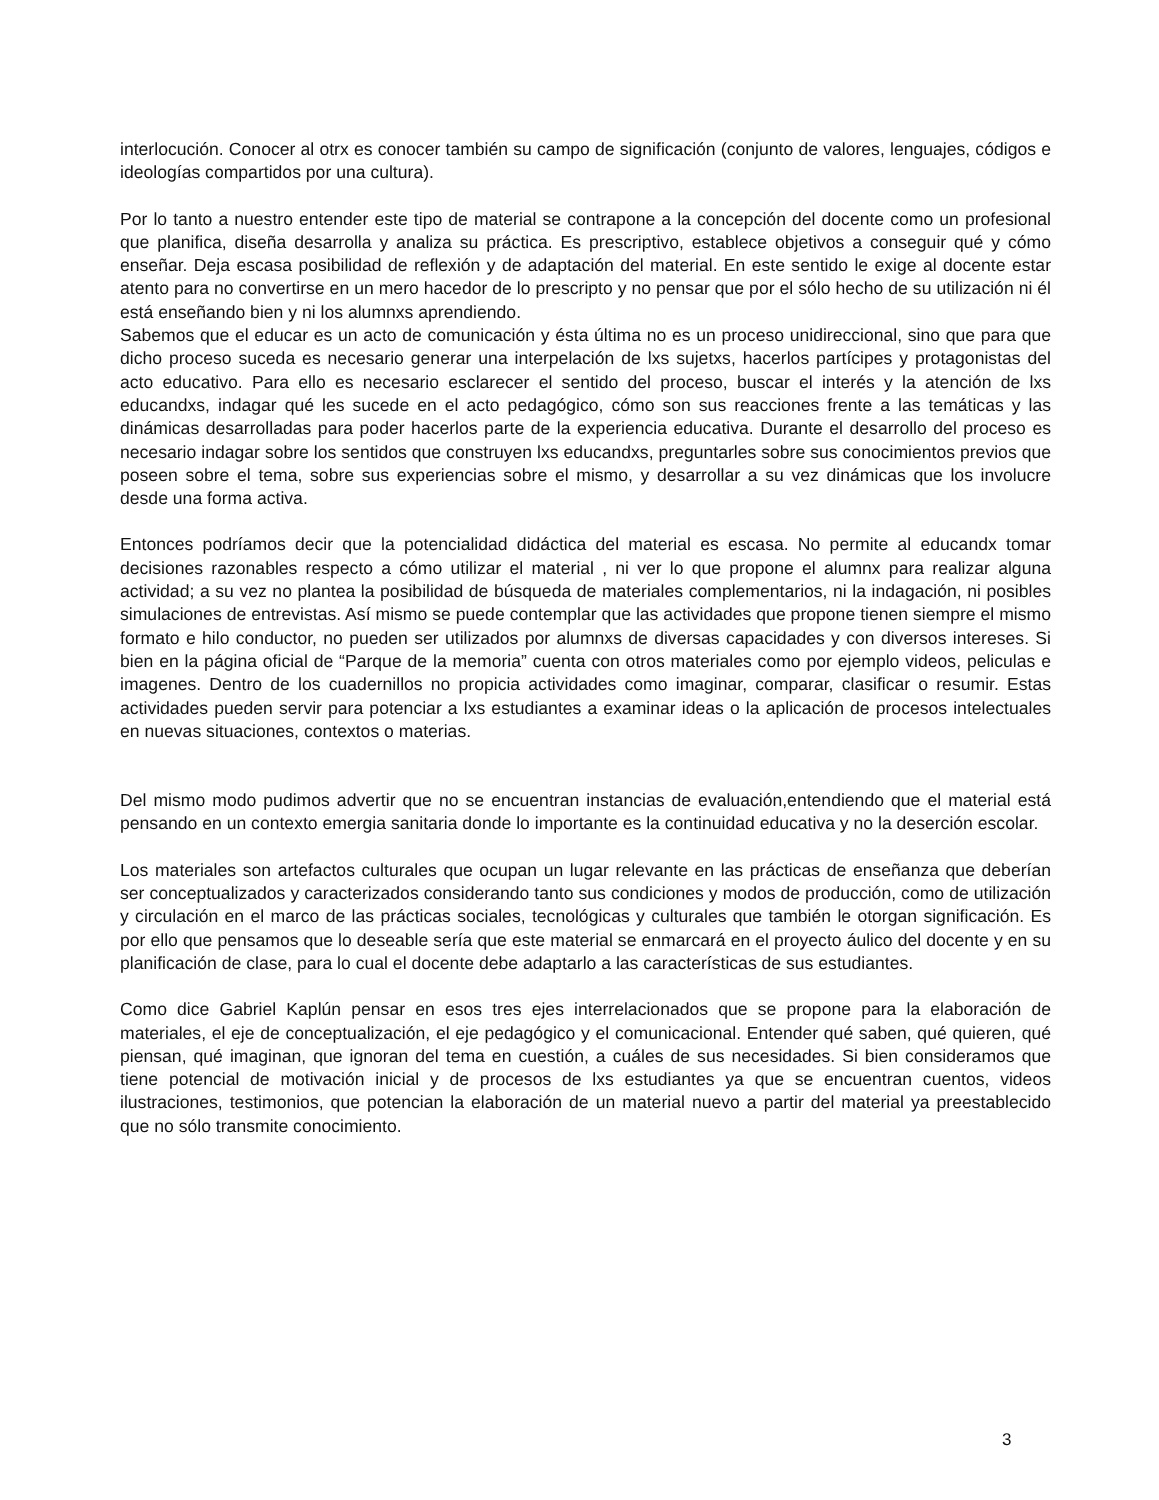interlocución. Conocer al otrx es conocer también su campo de significación (conjunto de valores, lenguajes, códigos e ideologías compartidos por una cultura).
Por lo tanto a nuestro entender este tipo de material se contrapone a la concepción del docente como un profesional que planifica, diseña desarrolla y analiza su práctica. Es prescriptivo, establece objetivos a conseguir qué y cómo enseñar. Deja escasa posibilidad de reflexión y de adaptación del material. En este sentido le exige al docente estar atento para no convertirse en un mero hacedor de lo prescripto y no pensar que por el sólo hecho de su utilización ni él está enseñando bien y ni los alumnxs aprendiendo.
Sabemos que el educar es un acto de comunicación y ésta última no es un proceso unidireccional, sino que para que dicho proceso suceda es necesario generar una interpelación de lxs sujetxs, hacerlos partícipes y protagonistas del acto educativo. Para ello es necesario esclarecer el sentido del proceso, buscar el interés y la atención de lxs educandxs, indagar qué les sucede en el acto pedagógico, cómo son sus reacciones frente a las temáticas y las dinámicas desarrolladas para poder hacerlos parte de la experiencia educativa. Durante el desarrollo del proceso es necesario indagar sobre los sentidos que construyen lxs educandxs, preguntarles sobre sus conocimientos previos que poseen sobre el tema, sobre sus experiencias sobre el mismo, y desarrollar a su vez dinámicas que los involucre desde una forma activa.
Entonces podríamos decir que la potencialidad didáctica del material es escasa. No permite al educandx tomar decisiones razonables respecto a cómo utilizar el material , ni ver lo que propone el alumnx para realizar alguna actividad; a su vez no plantea la posibilidad de búsqueda de materiales complementarios, ni la indagación, ni posibles simulaciones de entrevistas. Así mismo se puede contemplar que las actividades que propone tienen siempre el mismo formato e hilo conductor, no pueden ser utilizados por alumnxs de diversas capacidades y con diversos intereses. Si bien en la página oficial de “Parque de la memoria” cuenta con otros materiales como por ejemplo videos, peliculas e imagenes. Dentro de los cuadernillos no propicia actividades como imaginar, comparar, clasificar o resumir. Estas actividades pueden servir para potenciar a lxs estudiantes a examinar ideas o la aplicación de procesos intelectuales en nuevas situaciones, contextos o materias.
Del mismo modo pudimos advertir que no se encuentran instancias de evaluación,entendiendo que el material está pensando en un contexto emergia sanitaria donde lo importante es la continuidad educativa y no la deserción escolar.
Los materiales son artefactos culturales que ocupan un lugar relevante en las prácticas de enseñanza que deberían ser conceptualizados y caracterizados considerando tanto sus condiciones y modos de producción, como de utilización y circulación en el marco de las prácticas sociales, tecnológicas y culturales que también le otorgan significación. Es por ello que pensamos que lo deseable sería que este material se enmarcará en el proyecto áulico del docente y en su planificación de clase, para lo cual el docente debe adaptarlo a las características de sus estudiantes.
Como dice Gabriel Kaplún pensar en esos tres ejes interrelacionados que se propone para la elaboración de materiales, el eje de conceptualización, el eje pedagógico y el comunicacional. Entender qué saben, qué quieren, qué piensan, qué imaginan, que ignoran del tema en cuestión, a cuáles de sus necesidades. Si bien consideramos que tiene potencial de motivación inicial y de procesos de lxs estudiantes ya que se encuentran cuentos, videos ilustraciones, testimonios, que potencian la elaboración de un material nuevo a partir del material ya preestablecido que no sólo transmite conocimiento.
3